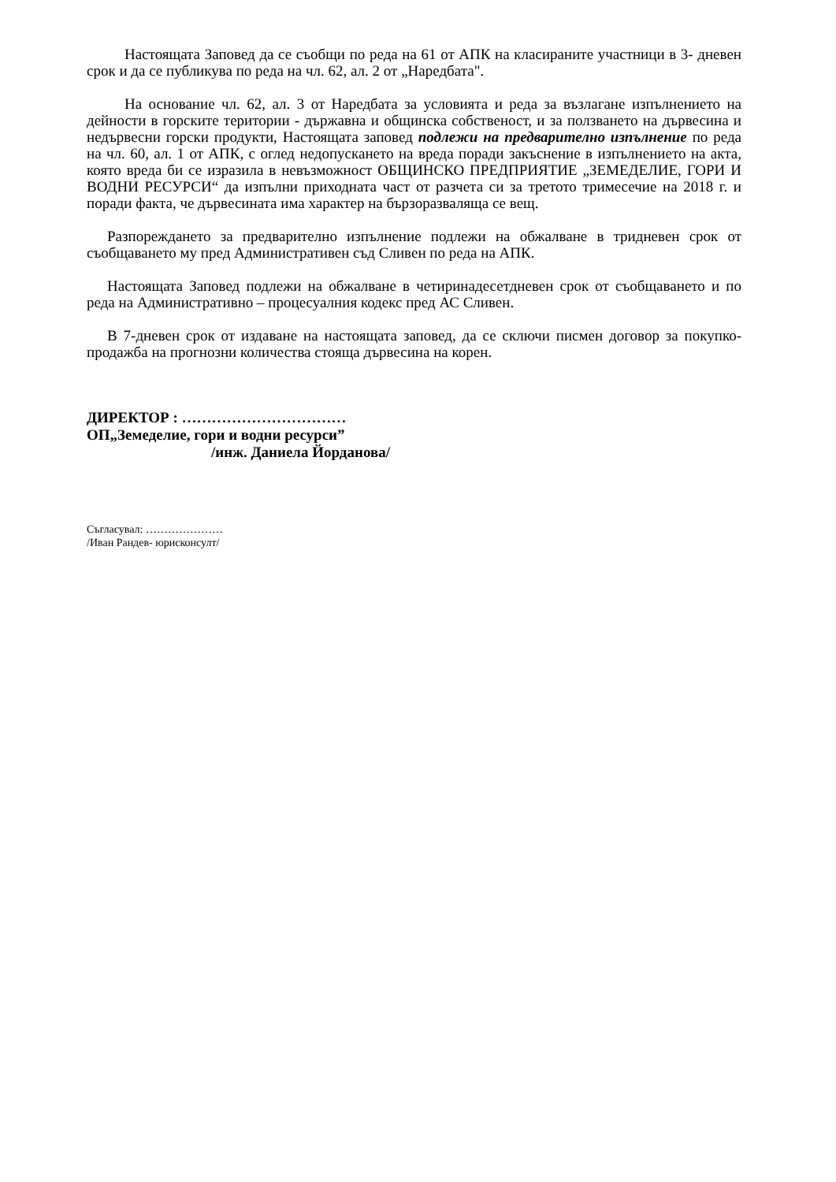Настоящата Заповед да се съобщи по реда на 61 от АПК на класираните участници в 3- дневен срок и да се публикува по реда на чл. 62, ал. 2 от „Наредбата".
На основание чл. 62, ал. 3 от Наредбата за условията и реда за възлагане изпълнението на дейности в горските територии - държавна и общинска собственост, и за ползването на дървесина и недървесни горски продукти, Настоящата заповед подлежи на предварително изпълнение по реда на чл. 60, ал. 1 от АПК, с оглед недопускането на вреда поради закъснение в изпълнението на акта, която вреда би се изразила в невъзможност ОБЩИНСКО ПРЕДПРИЯТИЕ „ЗЕМЕДЕЛИЕ, ГОРИ И ВОДНИ РЕСУРСИ“ да изпълни приходната част от разчета си за третото тримесечие на 2018 г. и поради факта, че дървесината има характер на бързоразваляща се вещ.
Разпореждането за предварително изпълнение подлежи на обжалване в тридневен срок от съобщаването му пред Административен съд Сливен по реда на АПК.
Настоящата Заповед подлежи на обжалване в четиринадесетдневен срок от съобщаването и по реда на Административно – процесуалния кодекс пред АС Сливен.
В 7-дневен срок от издаване на настоящата заповед, да се сключи писмен договор за покупко- продажба на прогнозни количества стояща дървесина на корен.
ДИРЕКТОР : ……………………………
ОП„Земеделие, гори и водни ресурси”
/инж. Даниела Йорданова/
Съгласувал: …………………
/Иван Рандев- юрисконсулт/